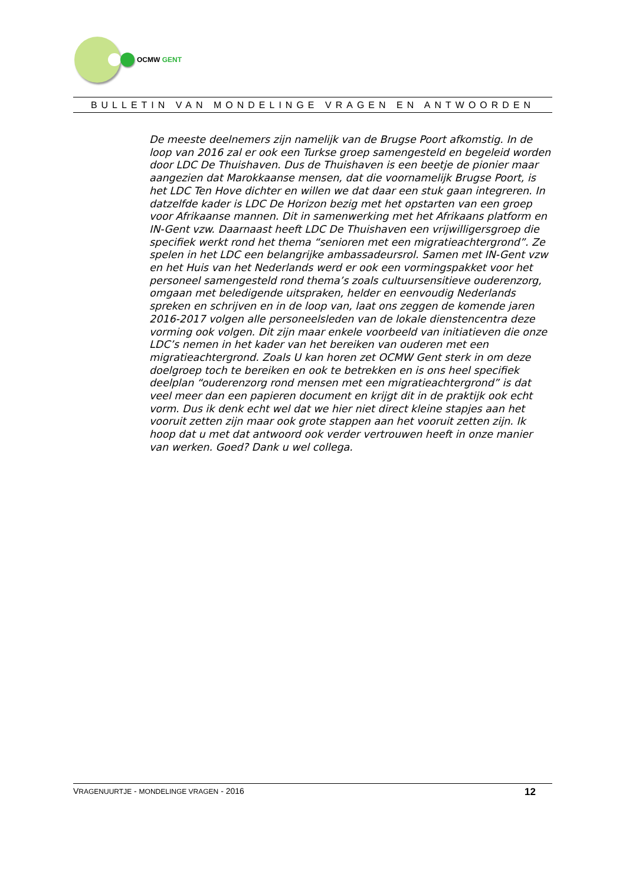OCMW GENT
BULLETIN VAN MONDELINGE VRAGEN EN ANTWOORDEN
De meeste deelnemers zijn namelijk van de Brugse Poort afkomstig. In de loop van 2016 zal er ook een Turkse groep samengesteld en begeleid worden door LDC De Thuishaven. Dus de Thuishaven is een beetje de pionier maar aangezien dat Marokkaanse mensen, dat die voornamelijk Brugse Poort, is het LDC Ten Hove dichter en willen we dat daar een stuk gaan integreren. In datzelfde kader is LDC De Horizon bezig met het opstarten van een groep voor Afrikaanse mannen. Dit in samenwerking met het Afrikaans platform en IN-Gent vzw. Daarnaast heeft LDC De Thuishaven een vrijwilligersgroep die specifiek werkt rond het thema “senioren met een migratieachtergrond”. Ze spelen in het LDC een belangrijke ambassadeursrol. Samen met IN-Gent vzw en het Huis van het Nederlands werd er ook een vormingspakket voor het personeel samengesteld rond thema’s zoals cultuursensitieve ouderenzorg, omgaan met beledigende uitspraken, helder en eenvoudig Nederlands spreken en schrijven en in de loop van, laat ons zeggen de komende jaren 2016-2017 volgen alle personeelsleden van de lokale dienstencentra deze vorming ook volgen. Dit zijn maar enkele voorbeeld van initiatieven die onze LDC’s nemen in het kader van het bereiken van ouderen met een migratieachtergrond. Zoals U kan horen zet OCMW Gent sterk in om deze doelgroep toch te bereiken en ook te betrekken en is ons heel specifiek deelplan “ouderenzorg rond mensen met een migratieachtergrond” is dat veel meer dan een papieren document en krijgt dit in de praktijk ook echt vorm. Dus ik denk echt wel dat we hier niet direct kleine stapjes aan het vooruit zetten zijn maar ook grote stappen aan het vooruit zetten zijn. Ik hoop dat u met dat antwoord ook verder vertrouwen heeft in onze manier van werken. Goed? Dank u wel collega.
VRAGENUURTJE - MONDELINGE VRAGEN - 2016 12